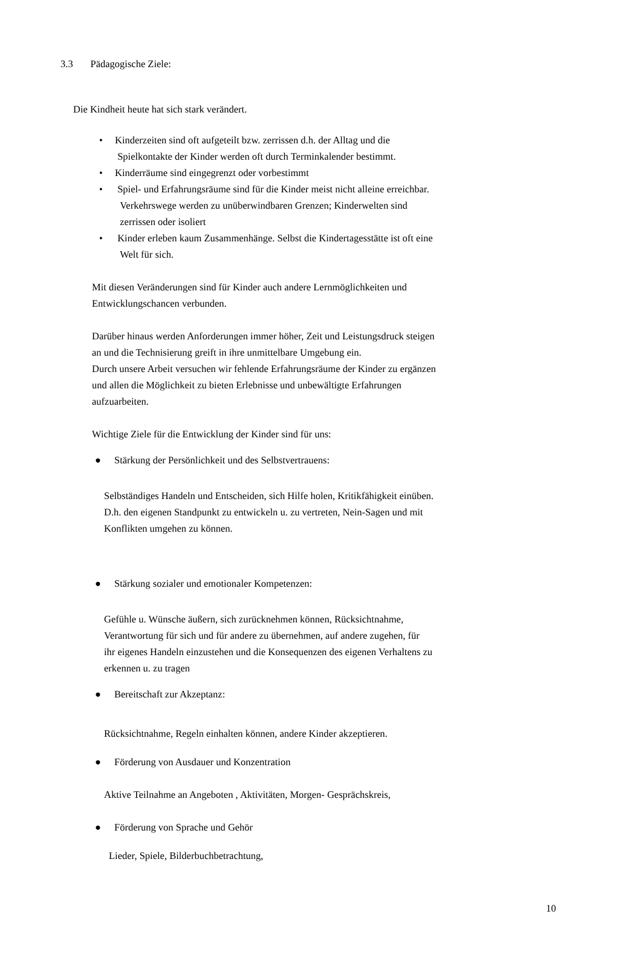3.3 Pädagogische Ziele:
Die Kindheit heute hat sich stark verändert.
• Kinderzeiten sind oft aufgeteilt bzw. zerrissen d.h. der Alltag und die
Spielkontakte der Kinder werden oft durch Terminkalender bestimmt.
• Kinderräume sind eingegrenzt oder vorbestimmt
• Spiel- und Erfahrungsräume sind für die Kinder meist nicht alleine erreichbar.
Verkehrswege werden zu unüberwindbaren Grenzen; Kinderwelten sind
zerrissen oder isoliert
• Kinder erleben kaum Zusammenhänge. Selbst die Kindertagesstätte ist oft eine
Welt für sich.
Mit diesen Veränderungen sind für Kinder auch andere Lernmöglichkeiten und
Entwicklungschancen verbunden.
Darüber hinaus werden Anforderungen immer höher, Zeit und Leistungsdruck steigen
an und die Technisierung greift in ihre unmittelbare Umgebung ein.
Durch unsere Arbeit versuchen wir fehlende Erfahrungsräume der Kinder zu ergänzen
und allen die Möglichkeit zu bieten Erlebnisse und unbewältigte Erfahrungen
aufzuarbeiten.
Wichtige Ziele für die Entwicklung der Kinder sind für uns:
● Stärkung der Persönlichkeit und des Selbstvertrauens:
Selbständiges Handeln und Entscheiden, sich Hilfe holen, Kritikfähigkeit einüben.
D.h. den eigenen Standpunkt zu entwickeln u. zu vertreten, Nein-Sagen und mit
Konflikten umgehen zu können.
● Stärkung sozialer und emotionaler Kompetenzen:
Gefühle u. Wünsche äußern, sich zurücknehmen können, Rücksichtnahme,
Verantwortung für sich und für andere zu übernehmen, auf andere zugehen, für
ihr eigenes Handeln einzustehen und die Konsequenzen des eigenen Verhaltens zu
erkennen u. zu tragen
● Bereitschaft zur Akzeptanz:
Rücksichtnahme, Regeln einhalten können, andere Kinder akzeptieren.
● Förderung von Ausdauer und Konzentration
Aktive Teilnahme an Angeboten , Aktivitäten, Morgen- Gesprächskreis,
● Förderung von Sprache und Gehör
Lieder, Spiele, Bilderbuchbetrachtung,
10